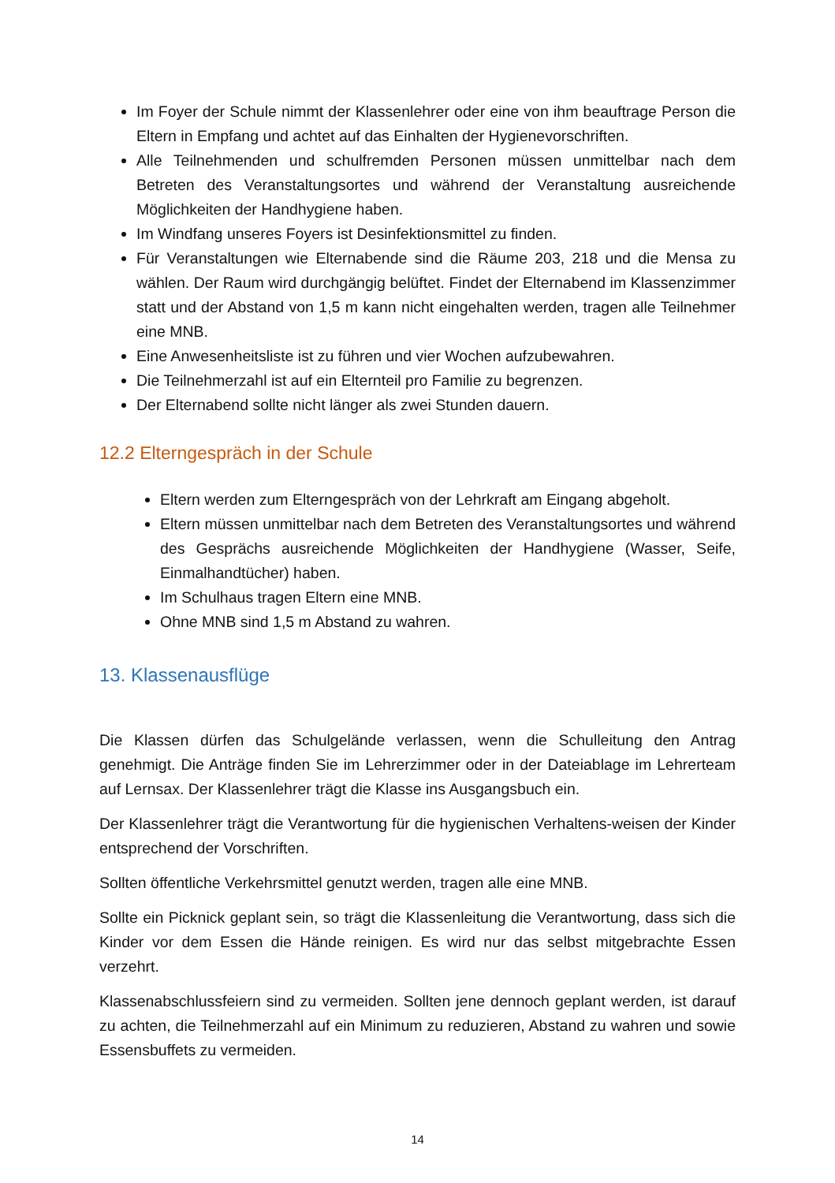Im Foyer der Schule nimmt der Klassenlehrer oder eine von ihm beauftrage Person die Eltern in Empfang und achtet auf das Einhalten der Hygienevorschriften.
Alle Teilnehmenden und schulfremden Personen müssen unmittelbar nach dem Betreten des Veranstaltungsortes und während der Veranstaltung ausreichende Möglichkeiten der Handhygiene haben.
Im Windfang unseres Foyers ist Desinfektionsmittel zu finden.
Für Veranstaltungen wie Elternabende sind die Räume 203, 218 und die Mensa zu wählen. Der Raum wird durchgängig belüftet. Findet der Elternabend im Klassenzimmer statt und der Abstand von 1,5 m kann nicht eingehalten werden, tragen alle Teilnehmer eine MNB.
Eine Anwesenheitsliste ist zu führen und vier Wochen aufzubewahren.
Die Teilnehmerzahl ist auf ein Elternteil pro Familie zu begrenzen.
Der Elternabend sollte nicht länger als zwei Stunden dauern.
12.2 Elterngespräch in der Schule
Eltern werden zum Elterngespräch von der Lehrkraft am Eingang abgeholt.
Eltern müssen unmittelbar nach dem Betreten des Veranstaltungsortes und während des Gesprächs ausreichende Möglichkeiten der Handhygiene (Wasser, Seife, Einmalhandtücher) haben.
Im Schulhaus tragen Eltern eine MNB.
Ohne MNB sind 1,5 m Abstand zu wahren.
13. Klassenausflüge
Die Klassen dürfen das Schulgelände verlassen, wenn die Schulleitung den Antrag genehmigt. Die Anträge finden Sie im Lehrerzimmer oder in der Dateiablage im Lehrerteam auf Lernsax. Der Klassenlehrer trägt die Klasse ins Ausgangsbuch ein.
Der Klassenlehrer trägt die Verantwortung für die hygienischen Verhaltens-weisen der Kinder entsprechend der Vorschriften.
Sollten öffentliche Verkehrsmittel genutzt werden, tragen alle eine MNB.
Sollte ein Picknick geplant sein, so trägt die Klassenleitung die Verantwortung, dass sich die Kinder vor dem Essen die Hände reinigen. Es wird nur das selbst mitgebrachte Essen verzehrt.
Klassenabschlussfeiern sind zu vermeiden. Sollten jene dennoch geplant werden, ist darauf zu achten, die Teilnehmerzahl auf ein Minimum zu reduzieren, Abstand zu wahren und sowie Essensbuffets zu vermeiden.
14